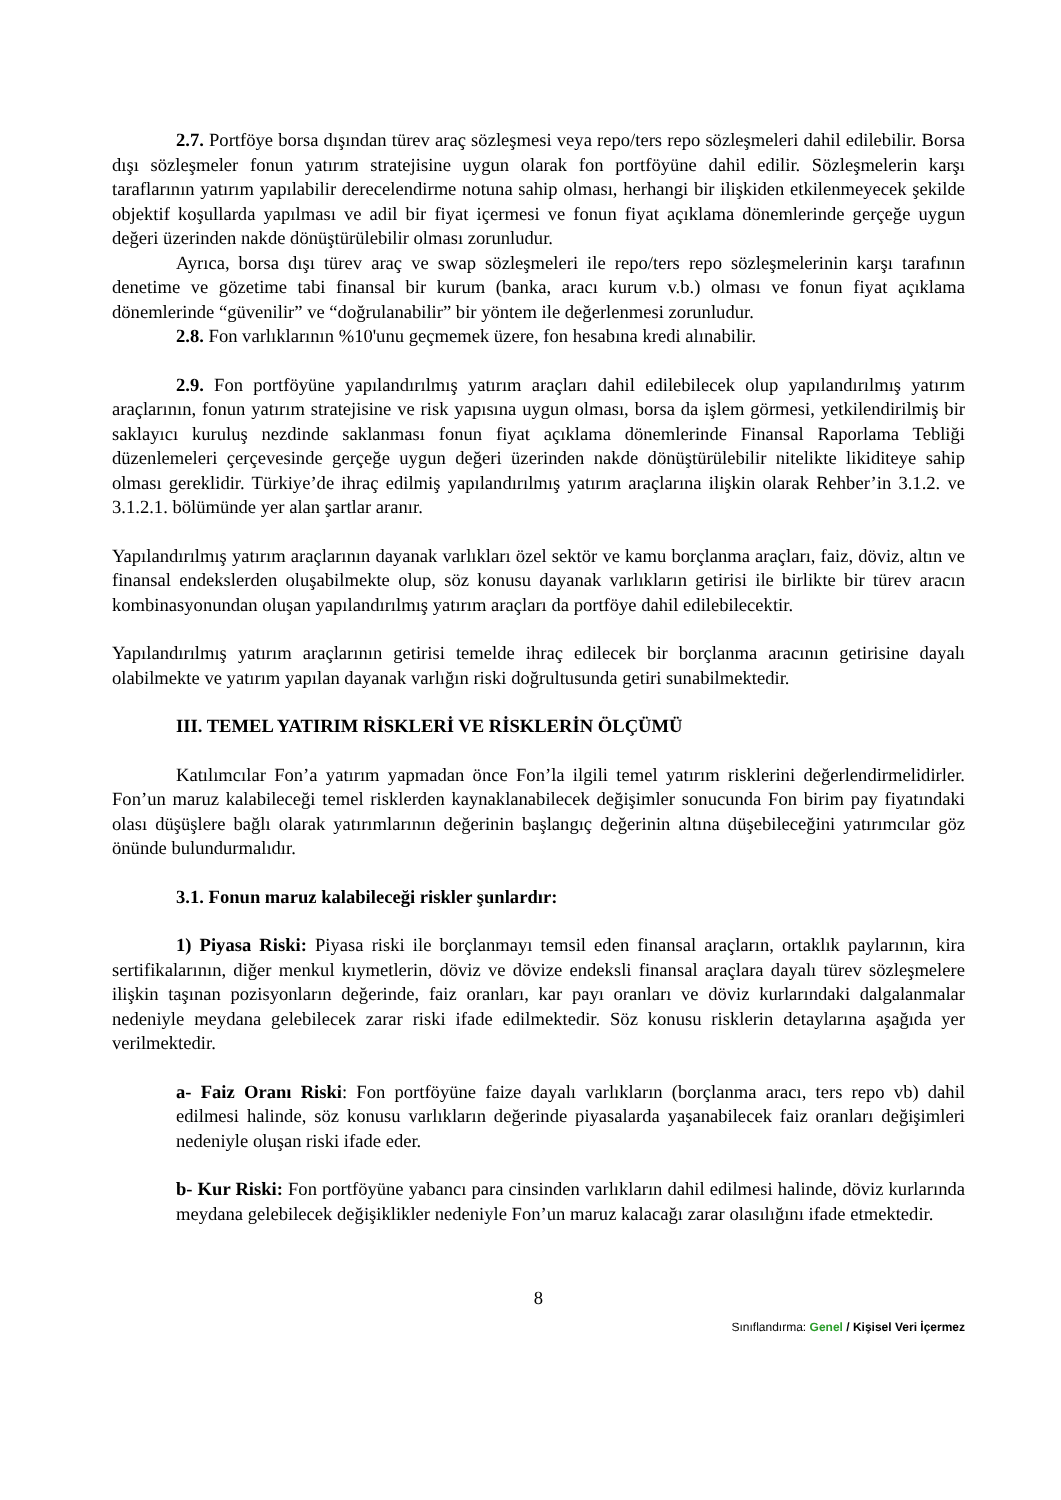2.7. Portföye borsa dışından türev araç sözleşmesi veya repo/ters repo sözleşmeleri dahil edilebilir. Borsa dışı sözleşmeler fonun yatırım stratejisine uygun olarak fon portföyüne dahil edilir. Sözleşmelerin karşı taraflarının yatırım yapılabilir derecelendirme notuna sahip olması, herhangi bir ilişkiden etkilenmeyecek şekilde objektif koşullarda yapılması ve adil bir fiyat içermesi ve fonun fiyat açıklama dönemlerinde gerçeğe uygun değeri üzerinden nakde dönüştürülebilir olması zorunludur.
Ayrıca, borsa dışı türev araç ve swap sözleşmeleri ile repo/ters repo sözleşmelerinin karşı tarafının denetime ve gözetime tabi finansal bir kurum (banka, aracı kurum v.b.) olması ve fonun fiyat açıklama dönemlerinde “güvenilir” ve “doğrulanabilir” bir yöntem ile değerlenmesi zorunludur.
2.8. Fon varlıklarının %10'unu geçmemek üzere, fon hesabına kredi alınabilir.
2.9. Fon portföyüne yapılandırılmış yatırım araçları dahil edilebilecek olup yapılandırılmış yatırım araçlarının, fonun yatırım stratejisine ve risk yapısına uygun olması, borsa da işlem görmesi, yetkilendirilmiş bir saklayıcı kuruluş nezdinde saklanması fonun fiyat açıklama dönemlerinde Finansal Raporlama Tebliği düzenlemeleri çerçevesinde gerçeğe uygun değeri üzerinden nakde dönüştürülebilir nitelikte likiditeye sahip olması gereklidir. Türkiye’de ihraç edilmiş yapılandırılmış yatırım araçlarına ilişkin olarak Rehber’in 3.1.2. ve 3.1.2.1. bölümünde yer alan şartlar aranır.
Yapılandırılmış yatırım araçlarının dayanak varlıkları özel sektör ve kamu borçlanma araçları, faiz, döviz, altın ve finansal endekslerden oluşabilmekte olup, söz konusu dayanak varlıkların getirisi ile birlikte bir türev aracın kombinasyonundan oluşan yapılandırılmış yatırım araçları da portföye dahil edilebilecektir.
Yapılandırılmış yatırım araçlarının getirisi temelde ihraç edilecek bir borçlanma aracının getirisine dayalı olabilmekte ve yatırım yapılan dayanak varlığın riski doğrultusunda getiri sunabilmektedir.
III. TEMEL YATIRIM RİSKLERİ VE RİSKLERİN ÖLÇÜMÜ
Katılımcılar Fon’a yatırım yapmadan önce Fon’la ilgili temel yatırım risklerini değerlendirmelidirler. Fon’un maruz kalabileceği temel risklerden kaynaklanabilecek değişimler sonucunda Fon birim pay fiyatındaki olası düşüşlere bağlı olarak yatırımlarının değerinin başlangıç değerinin altına düşebileceğini yatırımcılar göz önünde bulundurmalıdır.
3.1. Fonun maruz kalabileceği riskler şunlardır:
1) Piyasa Riski: Piyasa riski ile borçlanmayı temsil eden finansal araçların, ortaklık paylarının, kira sertifikalarının, diğer menkul kıymetlerin, döviz ve dövize endeksli finansal araçlara dayalı türev sözleşmelere ilişkin taşınan pozisyonların değerinde, faiz oranları, kar payı oranları ve döviz kurlarındaki dalgalanmalar nedeniyle meydana gelebilecek zarar riski ifade edilmektedir. Söz konusu risklerin detaylarına aşağıda yer verilmektedir.
a- Faiz Oranı Riski: Fon portföyüne faize dayalı varlıkların (borçlanma aracı, ters repo vb) dahil edilmesi halinde, söz konusu varlıkların değerinde piyasalarda yaşanabilecek faiz oranları değişimleri nedeniyle oluşan riski ifade eder.
b- Kur Riski: Fon portföyüne yabancı para cinsinden varlıkların dahil edilmesi halinde, döviz kurlarında meydana gelebilecek değişiklikler nedeniyle Fon’un maruz kalacağı zarar olasılığını ifade etmektedir.
8
Sınıflandırma: Genel / Kişisel Veri İçermez